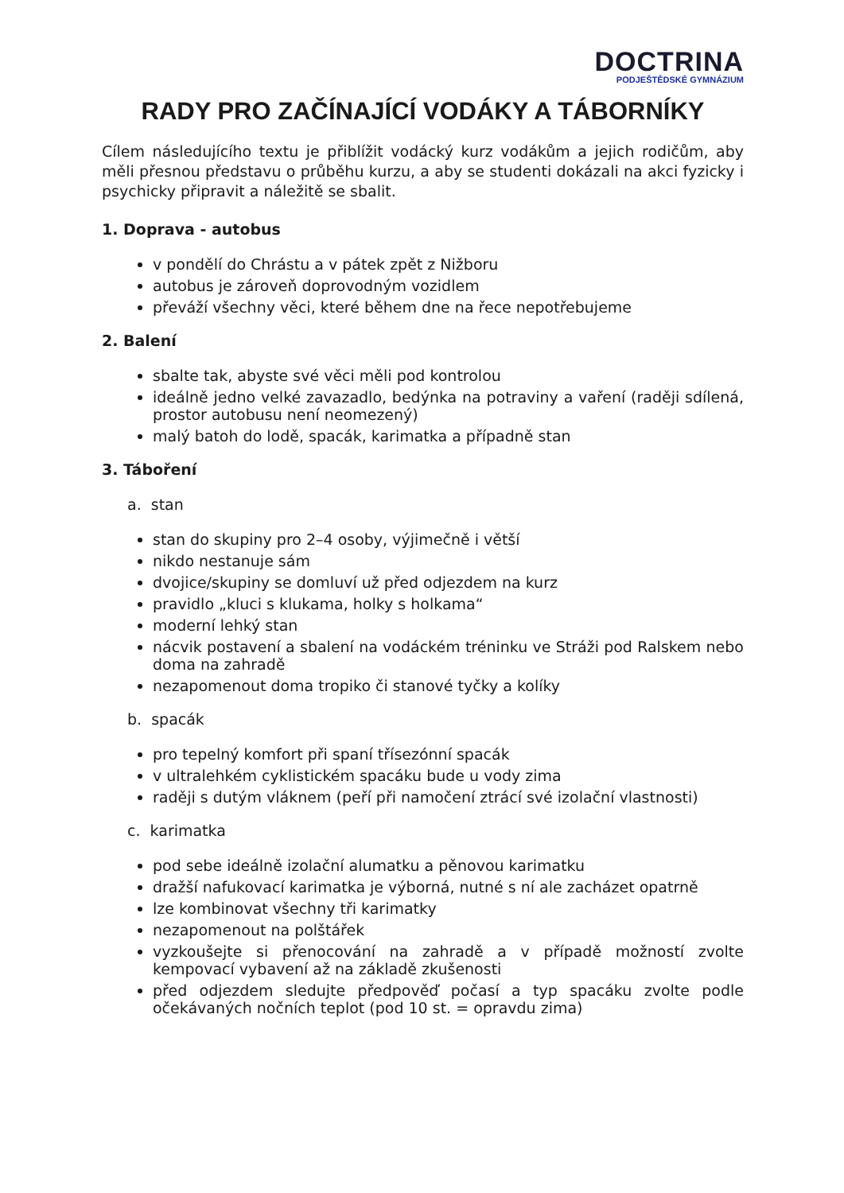DOCTRINA
PODJEŠTĚDSKÉ GYMNÁZIUM
RADY PRO ZAČÍNAJÍCÍ VODÁKY A TÁBORNÍKY
Cílem následujícího textu je přiblížit vodácký kurz vodákům a jejich rodičům, aby měli přesnou představu o průběhu kurzu, a aby se studenti dokázali na akci fyzicky i psychicky připravit a náležitě se sbalit.
1. Doprava - autobus
v pondělí do Chrástu a v pátek zpět z Nižboru
autobus je zároveň doprovodným vozidlem
převáží všechny věci, které během dne na řece nepotřebujeme
2. Balení
sbalte tak, abyste své věci měli pod kontrolou
ideálně jedno velké zavazadlo, bedýnka na potraviny a vaření (raději sdílená, prostor autobusu není neomezený)
malý batoh do lodě, spacák, karimatka a případně stan
3. Táboření
a. stan
stan do skupiny pro 2–4 osoby, výjimečně i větší
nikdo nestanuje sám
dvojice/skupiny se domluví už před odjezdem na kurz
pravidlo „kluci s klukama, holky s holkama“
moderní lehký stan
nácvik postavení a sbalení na vodáckém tréninku ve Stráži pod Ralskem nebo doma na zahradě
nezapomenout doma tropiko či stanové tyčky a kolíky
b. spacák
pro tepelný komfort při spaní třísezónní spacák
v ultralehkém cyklistickém spacáku bude u vody zima
raději s dutým vláknem (peří při namočení ztrácí své izolační vlastnosti)
c. karimatka
pod sebe ideálně izolační alumatku a pěnovou karimatku
dražší nafukovací karimatka je výborná, nutné s ní ale zacházet opatrně
lze kombinovat všechny tři karimatky
nezapomenout na polštářek
vyzkoušejte si přenocování na zahradě a v případě možností zvolte kempovací vybavení až na základě zkušenosti
před odjezdem sledujte předpověď počasí a typ spacáku zvolte podle očekávaných nočních teplot (pod 10 st. = opravdu zima)